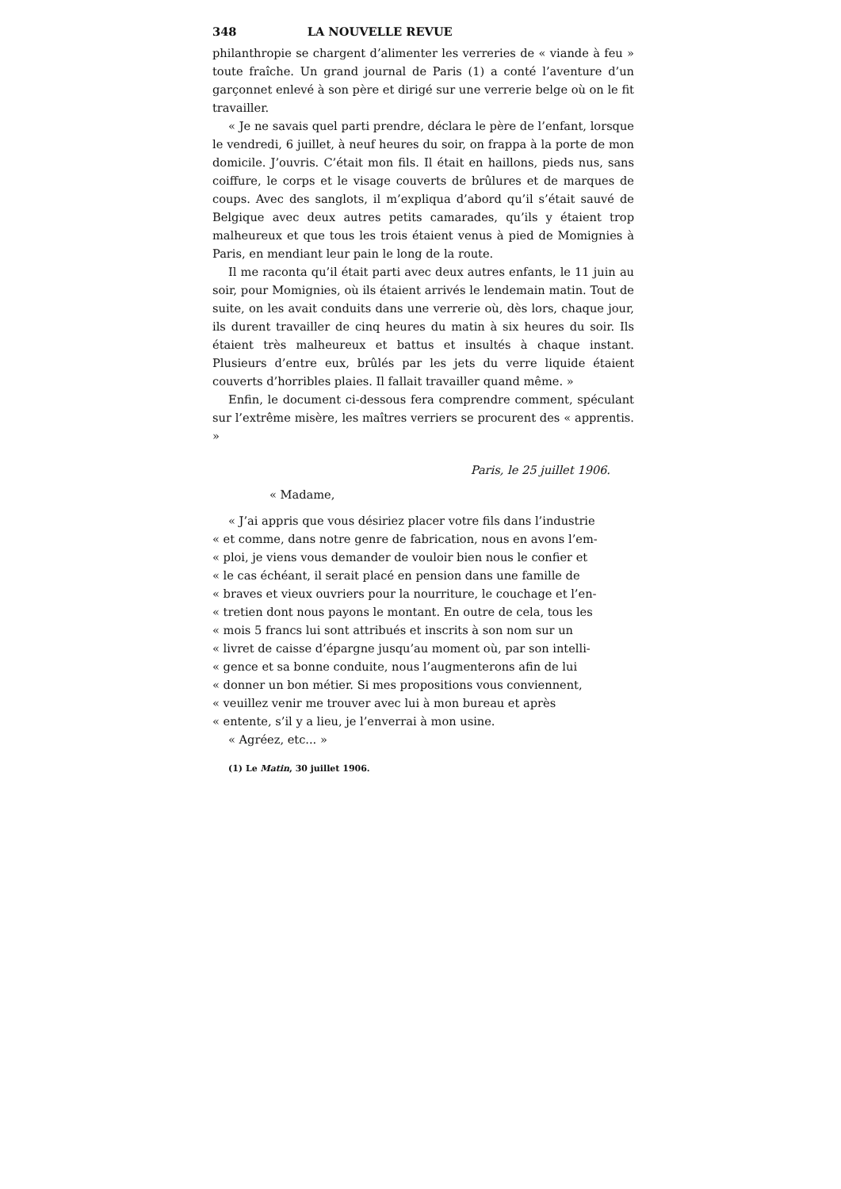348 LA NOUVELLE REVUE
philanthropie se chargent d’alimenter les verreries de « viande à feu » toute fraîche. Un grand journal de Paris (1) a conté l’aventure d’un garçonnet enlevé à son père et dirigé sur une verrerie belge où on le fit travailler.
« Je ne savais quel parti prendre, déclara le père de l’enfant, lorsque le vendredi, 6 juillet, à neuf heures du soir, on frappa à la porte de mon domicile. J’ouvris. C’était mon fils. Il était en haillons, pieds nus, sans coiffure, le corps et le visage couverts de brûlures et de marques de coups. Avec des sanglots, il m’expliqua d’abord qu’il s’était sauvé de Belgique avec deux autres petits camarades, qu’ils y étaient trop malheureux et que tous les trois étaient venus à pied de Momignies à Paris, en mendiant leur pain le long de la route.
Il me raconta qu’il était parti avec deux autres enfants, le 11 juin au soir, pour Momignies, où ils étaient arrivés le lendemain matin. Tout de suite, on les avait conduits dans une verrerie où, dès lors, chaque jour, ils durent travailler de cinq heures du matin à six heures du soir. Ils étaient très malheureux et battus et insultés à chaque instant. Plusieurs d’entre eux, brûlés par les jets du verre liquide étaient couverts d’horribles plaies. Il fallait travailler quand même. »
Enfin, le document ci-dessous fera comprendre comment, spéculant sur l’extrême misère, les maîtres verriers se procurent des « apprentis. »
Paris, le 25 juillet 1906.
« Madame,
« J’ai appris que vous désiriez placer votre fils dans l’industrie
« et comme, dans notre genre de fabrication, nous en avons l’em-
« ploi, je viens vous demander de vouloir bien nous le confier et
« le cas échéant, il serait placé en pension dans une famille de
« braves et vieux ouvriers pour la nourriture, le couchage et l’en-
« tretien dont nous payons le montant. En outre de cela, tous les
« mois 5 francs lui sont attribués et inscrits à son nom sur un
« livret de caisse d’épargne jusqu’au moment où, par son intelli-
« gence et sa bonne conduite, nous l’augmenterons afin de lui
« donner un bon métier. Si mes propositions vous conviennent,
« veuillez venir me trouver avec lui à mon bureau et après
« entente, s’il y a lieu, je l’enverrai à mon usine.
« Agréez, etc... »
(1) Le Matin, 30 juillet 1906.